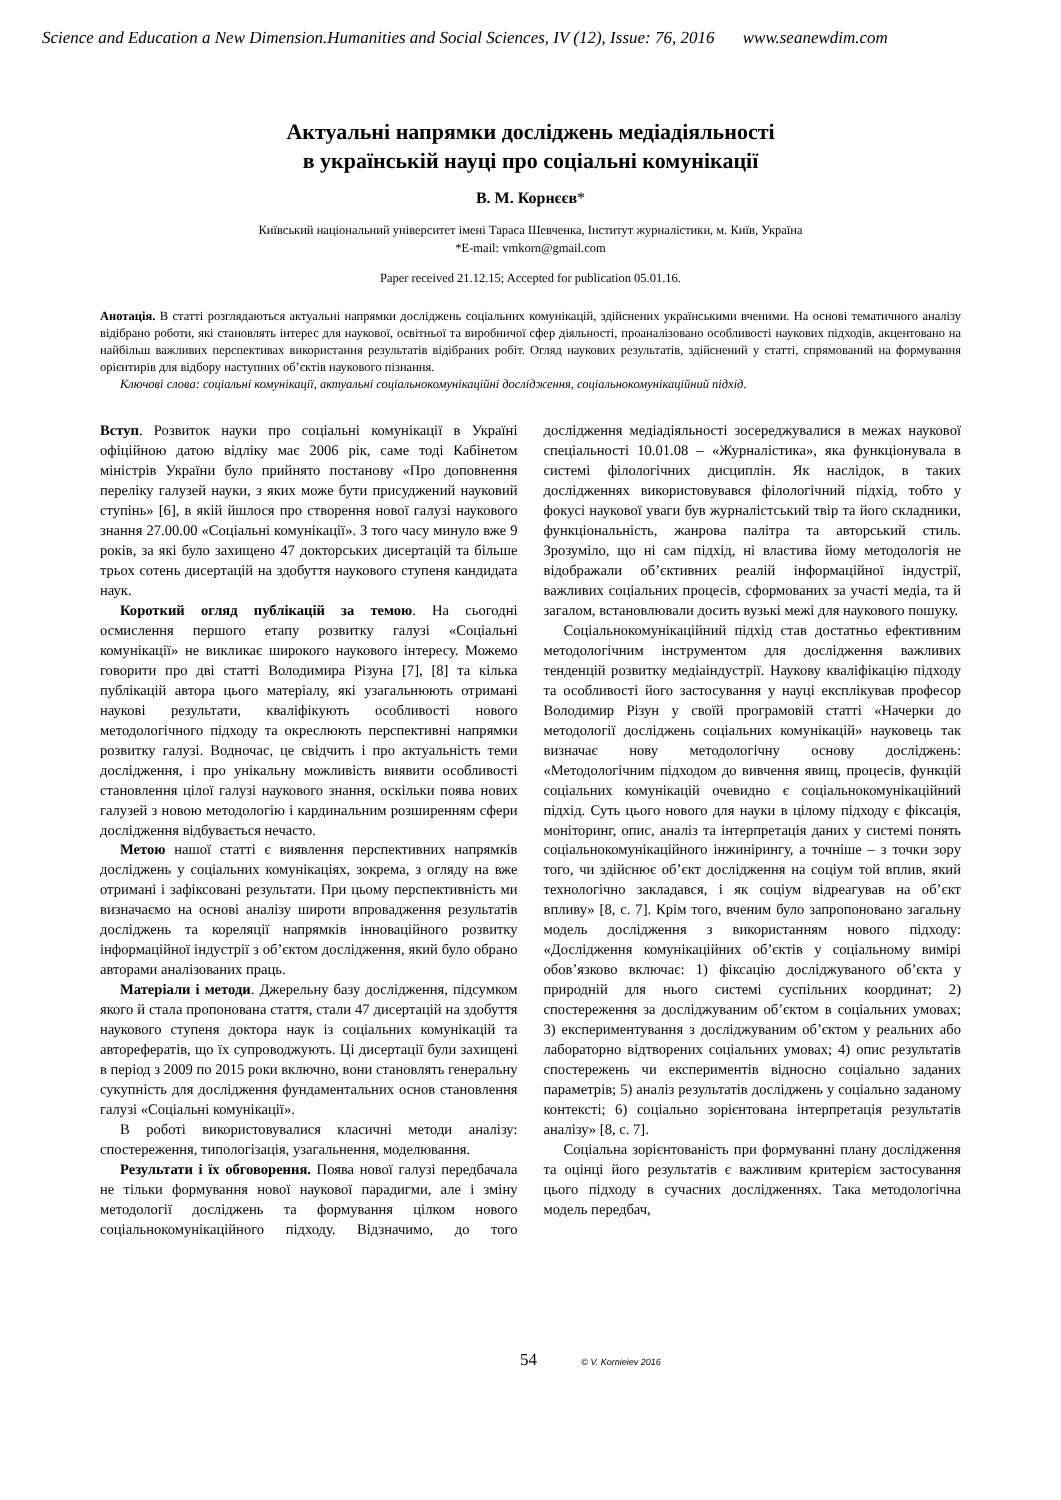Science and Education a New Dimension.Humanities and Social Sciences, IV (12), Issue: 76, 2016 www.seanewdim.com
Актуальні напрямки досліджень медіадіяльності
в українській науці про соціальні комунікації
В. М. Корнєєв*
Київський національний університет імені Тараса Шевченка, Інститут журналістики, м. Київ, Україна
*E-mail: vmkorn@gmail.com
Paper received 21.12.15; Accepted for publication 05.01.16.
Анотація. В статті розглядаються актуальні напрямки досліджень соціальних комунікацій, здійснених українськими вченими. На основі тематичного аналізу відібрано роботи, які становлять інтерес для наукової, освітньої та виробничої сфер діяльності, проаналізовано особливості наукових підходів, акцентовано на найбільш важливих перспективах використання результатів відібраних робіт. Огляд наукових результатів, здійснений у статті, спрямований на формування орієнтирів для відбору наступних об’єктів наукового пізнання.
Ключові слова: соціальні комунікації, актуальні соціальнокомунікаційні дослідження, соціальнокомунікаційний підхід.
Вступ. Розвиток науки про соціальні комунікації в Україні офіційною датою відліку має 2006 рік, саме тоді Кабінетом міністрів України було прийнято постанову «Про доповнення переліку галузей науки, з яких може бути присуджений науковий ступінь» [6], в якій йшлося про створення нової галузі наукового знання 27.00.00 «Соціальні комунікації». З того часу минуло вже 9 років, за які було захищено 47 докторських дисертацій та більше трьох сотень дисертацій на здобуття наукового ступеня кандидата наук.
Короткий огляд публікацій за темою. На сьогодні осмислення першого етапу розвитку галузі «Соціальні комунікації» не викликає широкого наукового інтересу. Можемо говорити про дві статті Володимира Різуна [7], [8] та кілька публікацій автора цього матеріалу, які узагальнюють отримані наукові результати, кваліфікують особливості нового методологічного підходу та окреслюють перспективні напрямки розвитку галузі. Водночас, це свідчить і про актуальність теми дослідження, і про унікальну можливість виявити особливості становлення цілої галузі наукового знання, оскільки поява нових галузей з новою методологію і кардинальним розширенням сфери дослідження відбувається нечасто.
Метою нашої статті є виявлення перспективних напрямків досліджень у соціальних комунікаціях, зокрема, з огляду на вже отримані і зафіксовані результати. При цьому перспективність ми визначаємо на основі аналізу широти впровадження результатів досліджень та кореляції напрямків інноваційного розвитку інформаційної індустрії з об’єктом дослідження, який було обрано авторами аналізованих праць.
Матеріали і методи. Джерельну базу дослідження, підсумком якого й стала пропонована стаття, стали 47 дисертацій на здобуття наукового ступеня доктора наук із соціальних комунікацій та авторефератів, що їх супроводжують. Ці дисертації були захищені в період з 2009 по 2015 роки включно, вони становлять генеральну сукупність для дослідження фундаментальних основ становлення галузі «Соціальні комунікації».
В роботі використовувалися класичні методи аналізу: спостереження, типологізація, узагальнення, моделювання.
Результати і їх обговорення. Поява нової галузі передбачала не тільки формування нової наукової парадигми, але і зміну методології досліджень та формування цілком нового соціальнокомунікаційного підходу. Відзначимо, до того дослідження медіадіяльності зосереджувалися в межах наукової спеціальності 10.01.08 – «Журналістика», яка функціонувала в системі філологічних дисциплін. Як наслідок, в таких дослідженнях використовувався філологічний підхід, тобто у фокусі наукової уваги був журналістський твір та його складники, функціональність, жанрова палітра та авторський стиль. Зрозуміло, що ні сам підхід, ні властива йому методологія не відображали об’єктивних реалій інформаційної індустрії, важливих соціальних процесів, сформованих за участі медіа, та й загалом, встановлювали досить вузькі межі для наукового пошуку.
Соціальнокомунікаційний підхід став достатньо ефективним методологічним інструментом для дослідження важливих тенденцій розвитку медіаіндустрії. Наукову кваліфікацію підходу та особливості його застосування у науці експлікував професор Володимир Різун у своїй програмовій статті «Начерки до методології досліджень соціальних комунікацій» науковець так визначає нову методологічну основу досліджень: «Методологічним підходом до вивчення явищ, процесів, функцій соціальних комунікацій очевидно є соціальнокомунікаційний підхід. Суть цього нового для науки в цілому підходу є фіксація, моніторинг, опис, аналіз та інтерпретація даних у системі понять соціальнокомунікаційного інжинірингу, а точніше – з точки зору того, чи здійснює об’єкт дослідження на соціум той вплив, який технологічно закладався, і як соціум відреагував на об’єкт впливу» [8, с. 7]. Крім того, вченим було запропоновано загальну модель дослідження з використанням нового підходу: «Дослідження комунікаційних об’єктів у соціальному вимірі обов’язково включає: 1) фіксацію досліджуваного об’єкта у природній для нього системі суспільних координат; 2) спостереження за досліджуваним об’єктом в соціальних умовах; 3) експериментування з досліджуваним об’єктом у реальних або лабораторно відтворених соціальних умовах; 4) опис результатів спостережень чи експериментів відносно соціально заданих параметрів; 5) аналіз результатів досліджень у соціально заданому контексті; 6) соціально зорієнтована інтерпретація результатів аналізу» [8, с. 7].
Соціальна зорієнтованість при формуванні плану дослідження та оцінці його результатів є важливим критерієм застосування цього підходу в сучасних дослідженнях. Така методологічна модель передбач,
54 © V. Kornieiev 2016